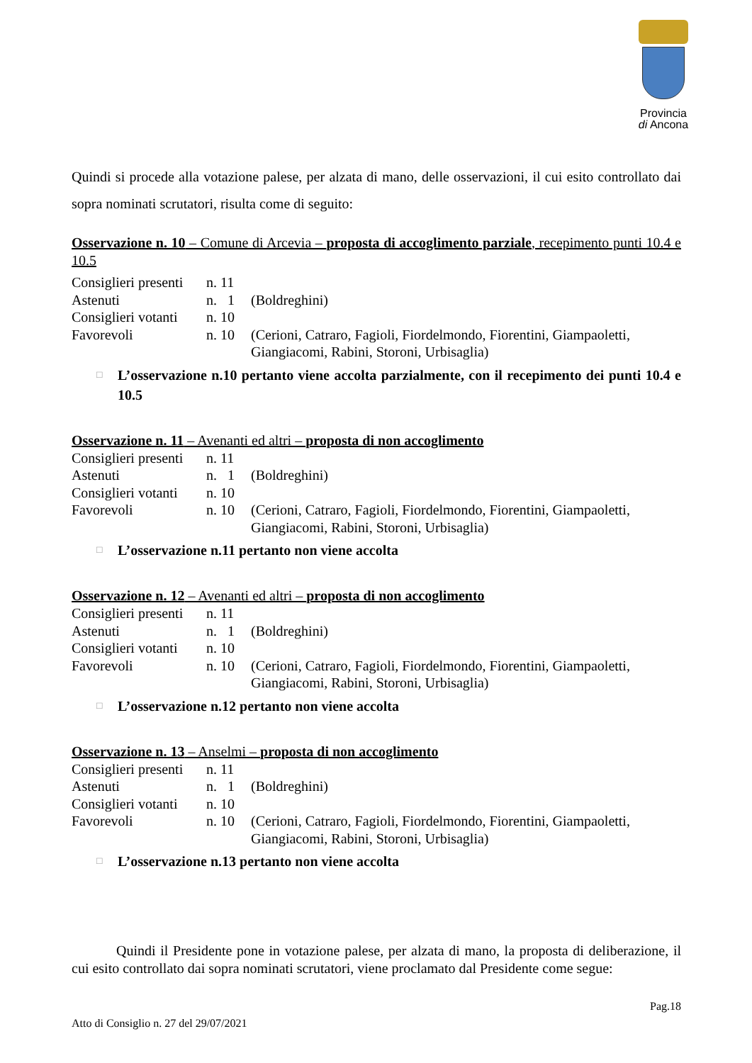Provincia
di Ancona
Quindi si procede alla votazione palese, per alzata di mano, delle osservazioni, il cui esito controllato dai sopra nominati scrutatori, risulta come di seguito:
Osservazione n. 10 – Comune di Arcevia – proposta di accoglimento parziale, recepimento punti 10.4 e 10.5
| Consiglieri presenti | n. 11 | |
| Astenuti | n. 1 | (Boldreghini) |
| Consiglieri votanti | n. 10 | |
| Favorevoli | n. 10 | (Cerioni, Catraro, Fagioli, Fiordelmondo, Fiorentini, Giampaoletti, Giangiacomi, Rabini, Storoni, Urbisaglia) |
□ L’osservazione n.10 pertanto viene accolta parzialmente, con il recepimento dei punti 10.4 e 10.5
Osservazione n. 11 – Avenanti ed altri – proposta di non accoglimento
| Consiglieri presenti | n. 11 | |
| Astenuti | n. 1 | (Boldreghini) |
| Consiglieri votanti | n. 10 | |
| Favorevoli | n. 10 | (Cerioni, Catraro, Fagioli, Fiordelmondo, Fiorentini, Giampaoletti, Giangiacomi, Rabini, Storoni, Urbisaglia) |
□ L’osservazione n.11 pertanto non viene accolta
Osservazione n. 12 – Avenanti ed altri – proposta di non accoglimento
| Consiglieri presenti | n. 11 | |
| Astenuti | n. 1 | (Boldreghini) |
| Consiglieri votanti | n. 10 | |
| Favorevoli | n. 10 | (Cerioni, Catraro, Fagioli, Fiordelmondo, Fiorentini, Giampaoletti, Giangiacomi, Rabini, Storoni, Urbisaglia) |
□ L’osservazione n.12 pertanto non viene accolta
Osservazione n. 13 – Anselmi – proposta di non accoglimento
| Consiglieri presenti | n. 11 | |
| Astenuti | n. 1 | (Boldreghini) |
| Consiglieri votanti | n. 10 | |
| Favorevoli | n. 10 | (Cerioni, Catraro, Fagioli, Fiordelmondo, Fiorentini, Giampaoletti, Giangiacomi, Rabini, Storoni, Urbisaglia) |
□ L’osservazione n.13 pertanto non viene accolta
Quindi il Presidente pone in votazione palese, per alzata di mano, la proposta di deliberazione, il cui esito controllato dai sopra nominati scrutatori, viene proclamato dal Presidente come segue:
Pag.18
Atto di Consiglio n. 27 del 29/07/2021